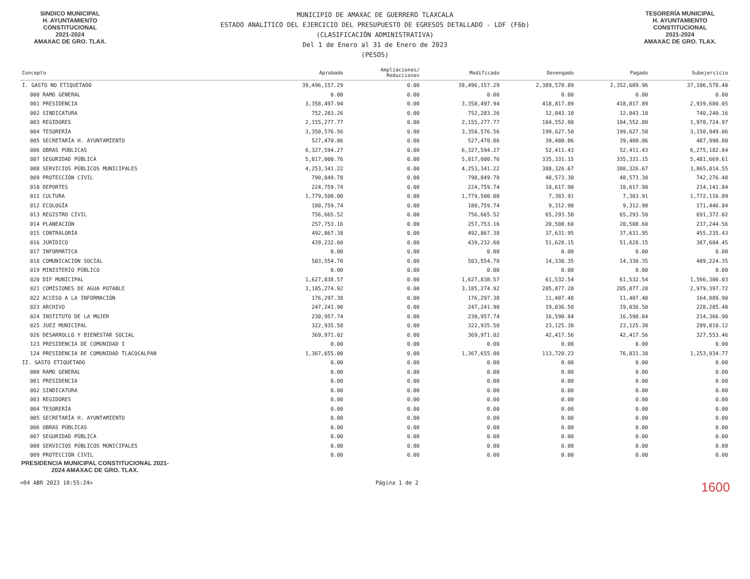SINDICO MUNICIPAL
H. AYUNTAMIENTO
CONSTITUCIONAL
2021-2024
AMAXAC DE GRO. TLAX.
MUNICIPIO DE AMAXAC DE GUERRERO TLAXCALA
ESTADO ANALÍTICO DEL EJERCICIO DEL PRESUPUESTO DE EGRESOS DETALLADO - LDF (F6b)
(CLASIFICACIÓN ADMINISTRATIVA)
Del 1 de Enero al 31 de Enero de 2023
(PESOS)
TESORERÍA MUNICIPAL
H. AYUNTAMIENTO
CONSTITUCIONAL
2021-2024
AMAXAC DE GRO. TLAX.
| Concepto | Aprobado | Ampliaciones/ Reducciones | Modificado | Devengado | Pagado | Subejercicio |
| --- | --- | --- | --- | --- | --- | --- |
| I. GASTO NO ETIQUETADO | 39,496,157.29 | 0.00 | 39,496,157.29 | 2,389,578.89 | 2,352,689.96 | 37,106,578.40 |
| 000 RAMO GENERAL | 0.00 | 0.00 | 0.00 | 0.00 | 0.00 | 0.00 |
| 001 PRESIDENCIA | 3,358,497.94 | 0.00 | 3,358,497.94 | 418,817.89 | 418,817.89 | 2,939,680.05 |
| 002 SINDICATURA | 752,283.26 | 0.00 | 752,283.26 | 12,043.10 | 12,043.10 | 740,240.16 |
| 003 REGIDORES | 2,155,277.77 | 0.00 | 2,155,277.77 | 184,552.80 | 184,552.80 | 1,970,724.97 |
| 004 TESORERÍA | 3,350,576.56 | 0.00 | 3,350,576.56 | 199,627.50 | 199,627.50 | 3,150,949.06 |
| 005 SECRETARÍA H. AYUNTAMIENTO | 527,470.86 | 0.00 | 527,470.86 | 39,480.06 | 39,480.06 | 487,990.80 |
| 006 OBRAS PÚBLICAS | 6,327,594.27 | 0.00 | 6,327,594.27 | 52,411.43 | 52,411.43 | 6,275,182.84 |
| 007 SEGURIDAD PÚBLICA | 5,817,000.76 | 0.00 | 5,817,000.76 | 335,331.15 | 335,331.15 | 5,481,669.61 |
| 008 SERVICIOS PÚBLICOS MUNICIPALES | 4,253,341.22 | 0.00 | 4,253,341.22 | 388,326.67 | 388,326.67 | 3,865,014.55 |
| 009 PROTECCIÓN CIVIL | 790,849.78 | 0.00 | 790,849.78 | 48,573.30 | 48,573.30 | 742,276.48 |
| 010 DEPORTES | 224,759.74 | 0.00 | 224,759.74 | 10,617.90 | 10,617.90 | 214,141.84 |
| 011 CULTURA | 1,779,500.00 | 0.00 | 1,779,500.00 | 7,383.91 | 7,383.91 | 1,772,116.09 |
| 012 ECOLOGÍA | 180,759.74 | 0.00 | 180,759.74 | 9,312.90 | 9,312.90 | 171,446.84 |
| 013 REGISTRO CIVIL | 756,665.52 | 0.00 | 756,665.52 | 65,293.50 | 65,293.50 | 691,372.02 |
| 014 PLANEACIÓN | 257,753.16 | 0.00 | 257,753.16 | 20,508.60 | 20,508.60 | 237,244.56 |
| 015 CONTRALORÍA | 492,867.38 | 0.00 | 492,867.38 | 37,631.95 | 37,631.95 | 455,235.43 |
| 016 JURÍDICO | 439,232.60 | 0.00 | 439,232.60 | 51,628.15 | 51,628.15 | 387,604.45 |
| 017 INFORMÁTICA | 0.00 | 0.00 | 0.00 | 0.00 | 0.00 | 0.00 |
| 018 COMUNICACIÓN SOCIAL | 503,554.70 | 0.00 | 503,554.70 | 14,330.35 | 14,330.35 | 489,224.35 |
| 019 MINISTERIO PÚBLICO | 0.00 | 0.00 | 0.00 | 0.00 | 0.00 | 0.00 |
| 020 DIF MUNICIPAL | 1,627,838.57 | 0.00 | 1,627,838.57 | 61,532.54 | 61,532.54 | 1,566,306.03 |
| 021 COMISIONES DE AGUA POTABLE | 3,185,274.92 | 0.00 | 3,185,274.92 | 205,877.20 | 205,877.20 | 2,979,397.72 |
| 022 ACCESO A LA INFORMACIÓN | 176,297.38 | 0.00 | 176,297.38 | 11,407.48 | 11,407.48 | 164,889.90 |
| 023 ARCHIVO | 247,241.90 | 0.00 | 247,241.90 | 19,036.50 | 19,036.50 | 228,205.40 |
| 024 INSTITUTO DE LA MUJER | 230,957.74 | 0.00 | 230,957.74 | 16,590.84 | 16,590.84 | 214,366.90 |
| 025 JUEZ MUNICIPAL | 322,935.50 | 0.00 | 322,935.50 | 23,125.38 | 23,125.38 | 299,810.12 |
| 026 DESARROLLO Y BIENESTAR SOCIAL | 369,971.02 | 0.00 | 369,971.02 | 42,417.56 | 42,417.56 | 327,553.46 |
| 123 PRESIDENCIA DE COMUNIDAD I | 0.00 | 0.00 | 0.00 | 0.00 | 0.00 | 0.00 |
| 124 PRESIDENCIA DE COMUNIDAD TLACOCALPAN | 1,367,655.00 | 0.00 | 1,367,655.00 | 113,720.23 | 76,831.30 | 1,253,934.77 |
| II. GASTO ETIQUETADO | 0.00 | 0.00 | 0.00 | 0.00 | 0.00 | 0.00 |
| 000 RAMO GENERAL | 0.00 | 0.00 | 0.00 | 0.00 | 0.00 | 0.00 |
| 001 PRESIDENCIA | 0.00 | 0.00 | 0.00 | 0.00 | 0.00 | 0.00 |
| 002 SINDICATURA | 0.00 | 0.00 | 0.00 | 0.00 | 0.00 | 0.00 |
| 003 REGIDORES | 0.00 | 0.00 | 0.00 | 0.00 | 0.00 | 0.00 |
| 004 TESORERÍA | 0.00 | 0.00 | 0.00 | 0.00 | 0.00 | 0.00 |
| 005 SECRETARÍA H. AYUNTAMIENTO | 0.00 | 0.00 | 0.00 | 0.00 | 0.00 | 0.00 |
| 006 OBRAS PÚBLICAS | 0.00 | 0.00 | 0.00 | 0.00 | 0.00 | 0.00 |
| 007 SEGURIDAD PÚBLICA | 0.00 | 0.00 | 0.00 | 0.00 | 0.00 | 0.00 |
| 008 SERVICIOS PÚBLICOS MUNICIPALES | 0.00 | 0.00 | 0.00 | 0.00 | 0.00 | 0.00 |
| 009 PROTECCIÓN CIVIL | 0.00 | 0.00 | 0.00 | 0.00 | 0.00 | 0.00 |
PRESIDENCIA MUNICIPAL CONSTITUCIONAL 2021-2024 AMAXAC DE GRO. TLAX.
<04 ABR 2023 10:55:24> Página 1 de 2 1600